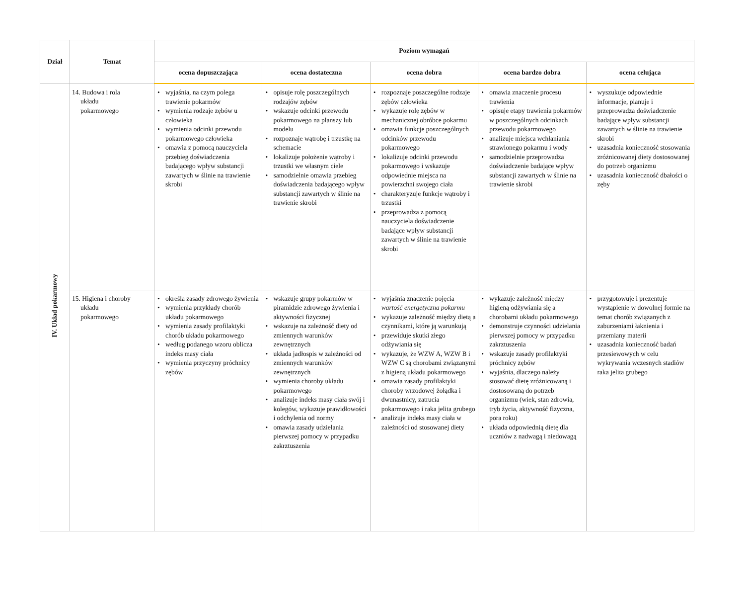| Dział | Temat | Poziom wymagań | | | | |
| --- | --- | --- | --- | --- | --- | --- |
| | | ocena dopuszczająca | ocena dostateczna | ocena dobra | ocena bardzo dobra | ocena celująca |
| IV. Układ pokarmowy | 14. Budowa i rola układu pokarmowego | • wyjaśnia, na czym polega trawienie pokarmów • wymienia rodzaje zębów u człowieka • wymienia odcinki przewodu pokarmowego człowieka • omawia z pomocą nauczyciela przebieg doświadczenia badającego wpływ substancji zawartych w ślinie na trawienie skrobi | • opisuje rolę poszczególnych rodzajów zębów • wskazuje odcinki przewodu pokarmowego na planszy lub modelu • rozpoznaje wątrobę i trzustkę na schemacie • lokalizuje położenie wątroby i trzustki we własnym ciele • samodzielnie omawia przebieg doświadczenia badającego wpływ substancji zawartych w ślinie na trawienie skrobi | • rozpoznaje poszczególne rodzaje zębów człowieka • wykazuje rolę zębów w mechanicznej obróbce pokarmu • omawia funkcje poszczególnych odcinków przewodu pokarmowego • lokalizuje odcinki przewodu pokarmowego i wskazuje odpowiednie miejsca na powierzchni swojego ciała • charakteryzuje funkcje wątroby i trzustki • przeprowadza z pomocą nauczyciela doświadczenie badające wpływ substancji zawartych w ślinie na trawienie skrobi | • omawia znaczenie procesu trawienia • opisuje etapy trawienia pokarmów w poszczególnych odcinkach przewodu pokarmowego • analizuje miejsca wchłaniania strawionego pokarmu i wody • samodzielnie przeprowadza doświadczenie badające wpływ substancji zawartych w ślinie na trawienie skrobi | • wyszukuje odpowiednie informacje, planuje i przeprowadza doświadczenie badające wpływ substancji zawartych w ślinie na trawienie skrobi • uzasadnia konieczność stosowania zróżnicowanej diety dostosowanej do potrzeb organizmu • uzasadnia konieczność dbałości o zęby |
| | 15. Higiena i choroby układu pokarmowego | • określa zasady zdrowego żywienia • wymienia przykłady chorób układu pokarmowego • wymienia zasady profilaktyki chorób układu pokarmowego • według podanego wzoru oblicza indeks masy ciała • wymienia przyczyny próchnicy zębów | • wskazuje grupy pokarmów w piramidzie zdrowego żywienia i aktywności fizycznej • wskazuje na zależność diety od zmiennych warunków zewnętrznych • układa jadłospis w zależności od zmiennych warunków zewnętrznych • wymienia choroby układu pokarmowego • analizuje indeks masy ciała swój i kolegów, wykazuje prawidłowości i odchylenia od normy • omawia zasady udzielania pierwszej pomocy w przypadku zakrztuszenia | • wyjaśnia znaczenie pojęcia wartość energetyczna pokarmu • wykazuje zależność między dietą a czynnikami, które ją warunkują • przewiduje skutki złego odżywiania się • wykazuje, że WZW A, WZW B i WZW C są chorobami związanymi z higieną układu pokarmowego • omawia zasady profilaktyki choroby wrzodowej żołądka i dwunastnicy, zatrucia pokarmowego i raka jelita grubego • analizuje indeks masy ciała w zależności od stosowanej diety | • wykazuje zależność między higieną odżywiania się a chorobami układu pokarmowego • demonstruje czynności udzielania pierwszej pomocy w przypadku zakrztuszenia • wskazuje zasady profilaktyki próchnicy zębów • wyjaśnia, dlaczego należy stosować dietę zróżnicowaną i dostosowaną do potrzeb organizmu (wiek, stan zdrowia, tryb życia, aktywność fizyczna, pora roku) • układa odpowiednią dietę dla uczniów z nadwagą i niedowagą | • przygotowuje i prezentuje wystąpienie w dowolnej formie na temat chorób związanych z zaburzeniami łaknienia i przemiany materii • uzasadnia konieczność badań przesiewowych w celu wykrywania wczesnych stadiów raka jelita grubego |